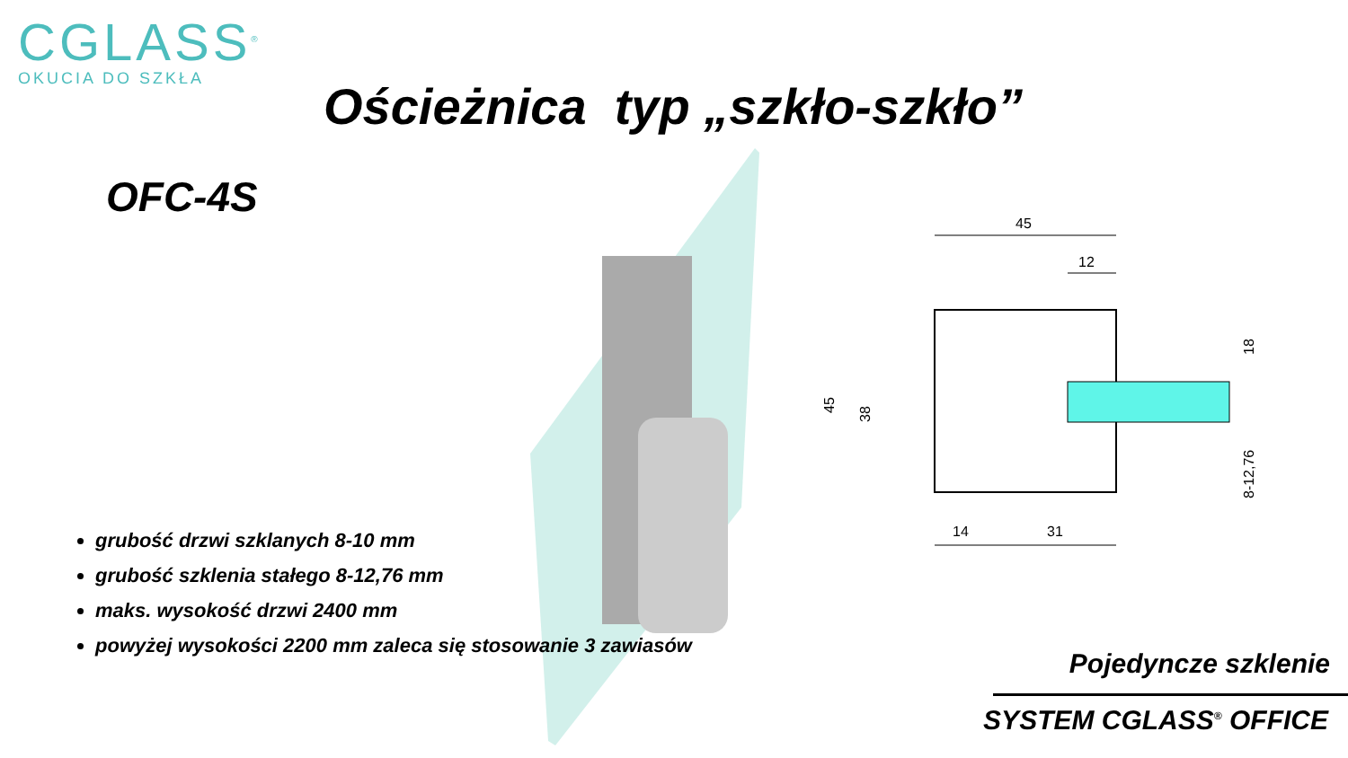CGLASS<sup>®</sup>
OKUCIA DO SZKŁA
Ościeżnica typ „szkło-szkło”
OFC-4S
45
12
45
38
18
8-12,76
14
31
grubość drzwi szklanych 8-10 mm
grubość szklenia stałego 8-12,76 mm
maks. wysokość drzwi 2400 mm
powyżej wysokości 2200 mm zaleca się stosowanie 3 zawiasów
Pojedyncze szklenie
SYSTEM CGLASS<sup>®</sup> OFFICE